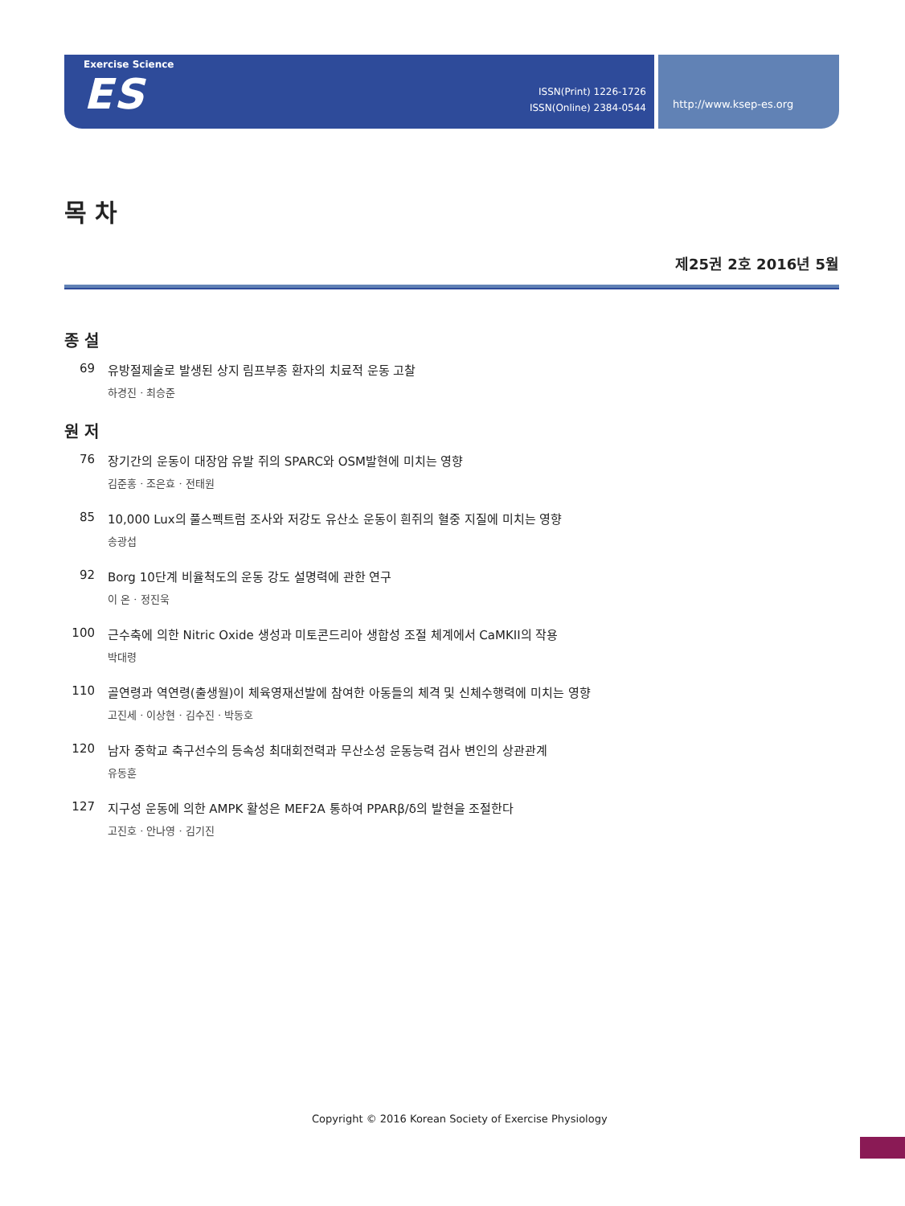Exercise Science
ES
ISSN(Print) 1226-1726
ISSN(Online) 2384-0544
http://www.ksep-es.org
목 차
제25권 2호 2016년 5월
종 설
69 유방절제술로 발생된 상지 림프부종 환자의 치료적 운동 고찰
하경진 · 최승준
원 저
76 장기간의 운동이 대장암 유발 쥐의 SPARC와 OSM발현에 미치는 영향
김준홍 · 조은효 · 전태원
85 10,000 Lux의 풀스펙트럼 조사와 저강도 유산소 운동이 흰쥐의 혈중 지질에 미치는 영향
송광섭
92 Borg 10단계 비율척도의 운동 강도 설명력에 관한 연구
이 온 · 정진욱
100 근수축에 의한 Nitric Oxide 생성과 미토콘드리아 생합성 조절 체계에서 CaMKII의 작용
박대령
110 골연령과 역연령(출생월)이 체육영재선발에 참여한 아동들의 체격 및 신체수행력에 미치는 영향
고진세 · 이상현 · 김수진 · 박동호
120 남자 중학교 축구선수의 등속성 최대회전력과 무산소성 운동능력 검사 변인의 상관관계
유동훈
127 지구성 운동에 의한 AMPK 활성은 MEF2A 통하여 PPARβ/δ의 발현을 조절한다
고진호 · 안나영 · 김기진
Copyright © 2016 Korean Society of Exercise Physiology